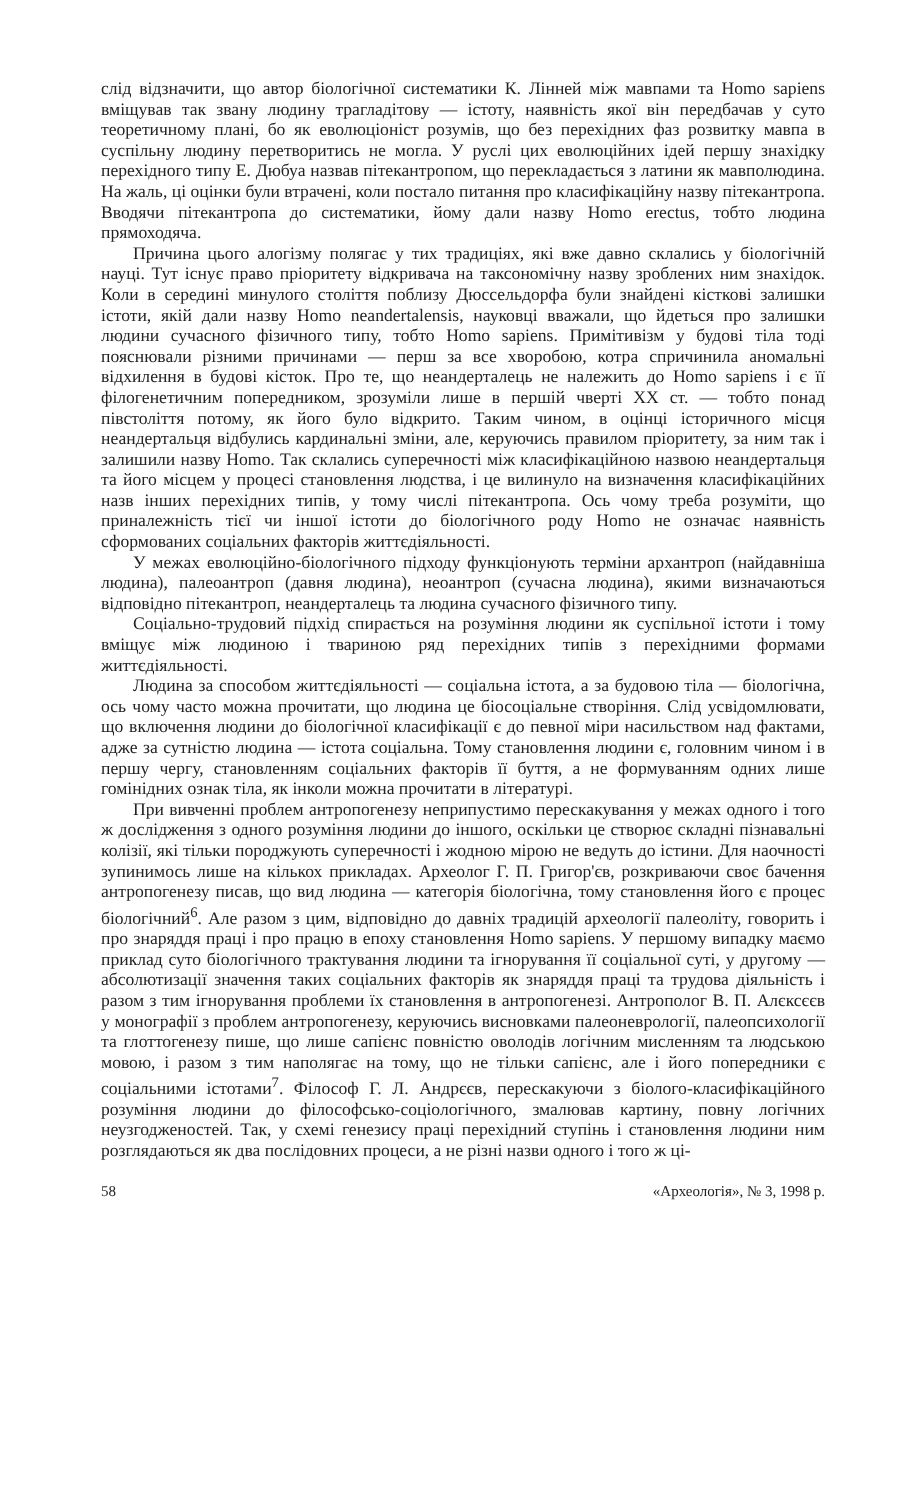слід відзначити, що автор біологічної систематики К. Лінней між мавпами та Homo sapiens вміщував так звану людину трагладітову — істоту, наявність якої він передбачав у суто теоретичному плані, бо як еволюціоніст розумів, що без перехідних фаз розвитку мавпа в суспільну людину перетворитись не могла. У руслі цих еволюційних ідей першу знахідку перехідного типу Е. Дюбуа назвав пітекантропом, що перекладається з латини як мавполюдина. На жаль, ці оцінки були втрачені, коли постало питання про класифікаційну назву пітекантропа. Вводячи пітекантропа до систематики, йому дали назву Homo erectus, тобто людина прямоходяча.
Причина цього алогізму полягає у тих традиціях, які вже давно склались у біологічній науці. Тут існує право пріоритету відкривача на таксономічну назву зроблених ним знахідок. Коли в середині минулого століття поблизу Дюссельдорфа були знайдені кісткові залишки істоти, якій дали назву Homo neandertalensis, науковці вважали, що йдеться про залишки людини сучасного фізичного типу, тобто Homo sapiens. Примітивізм у будові тіла тоді пояснювали різними причинами — перш за все хворобою, котра спричинила аномальні відхилення в будові кісток. Про те, що неандерталець не належить до Homo sapiens і є її філогенетичним попередником, зрозуміли лише в першій чверті XX ст. — тобто понад півстоліття потому, як його було відкрито. Таким чином, в оцінці історичного місця неандертальця відбулись кардинальні зміни, але, керуючись правилом пріоритету, за ним так і залишили назву Homo. Так склались суперечності між класифікаційною назвою неандертальця та його місцем у процесі становлення людства, і це вилинуло на визначення класифікаційних назв інших перехідних типів, у тому числі пітекантропа. Ось чому треба розуміти, що приналежність тієї чи іншої істоти до біологічного роду Homo не означає наявність сформованих соціальних факторів життєдіяльності.
У межах еволюційно-біологічного підходу функціонують терміни архантроп (найдавніша людина), палеоантроп (давня людина), неоантроп (сучасна людина), якими визначаються відповідно пітекантроп, неандерталець та людина сучасного фізичного типу.
Соціально-трудовий підхід спирається на розуміння людини як суспільної істоти і тому вміщує між людиною і твариною ряд перехідних типів з перехідними формами життєдіяльності.
Людина за способом життєдіяльності — соціальна істота, а за будовою тіла — біологічна, ось чому часто можна прочитати, що людина це біосоціальне створіння. Слід усвідомлювати, що включення людини до біологічної класифікації є до певної міри насильством над фактами, адже за сутністю людина — істота соціальна. Тому становлення людини є, головним чином і в першу чергу, становленням соціальних факторів її буття, а не формуванням одних лише гомінідних ознак тіла, як інколи можна прочитати в літературі.
При вивченні проблем антропогенезу неприпустимо перескакування у межах одного і того ж дослідження з одного розуміння людини до іншого, оскільки це створює складні пізнавальні колізії, які тільки породжують суперечності і жодною мірою не ведуть до істини. Для наочності зупинимось лише на кількох прикладах. Археолог Г. П. Григор'єв, розкриваючи своє бачення антропогенезу писав, що вид людина — категорія біологічна, тому становлення його є процес біологічний<sup>6</sup>. Але разом з цим, відповідно до давніх традицій археології палеоліту, говорить і про знаряддя праці і про працю в епоху становлення Homo sapiens. У першому випадку маємо приклад суто біологічного трактування людини та ігнорування її соціальної суті, у другому — абсолютизації значення таких соціальних факторів як знаряддя праці та трудова діяльність і разом з тим ігнорування проблеми їх становлення в антропогенезі. Антрополог В. П. Алєксєєв у монографії з проблем антропогенезу, керуючись висновками палеоневрології, палеопсихології та глоттогенезу пише, що лише сапієнс повністю оволодів логічним мисленням та людською мовою, і разом з тим наполягає на тому, що не тільки сапієнс, але і його попередники є соціальними істотами<sup>7</sup>. Філософ Г. Л. Андрєєв, перескакуючи з біолого-класифікаційного розуміння людини до філософсько-соціологічного, змалював картину, повну логічних неузгодженостей. Так, у схемі генезису праці перехідний ступінь і становлення людини ним розглядаються як два послідовних процеси, а не різні назви одного і того ж ці-
58 «Археологія», № 3, 1998 р.